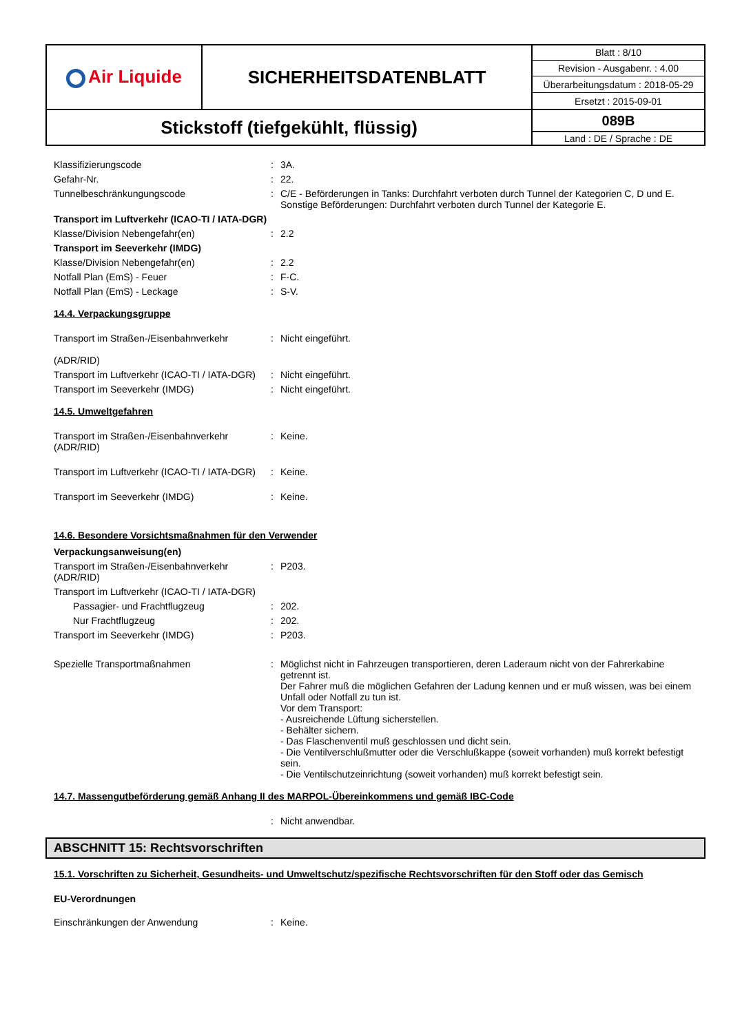| Air Liquide | SICHERHEITSDATENBLATT | Blatt : 8/10 |
| | | Revision - Ausgabenr. : 4.00 |
| | | Überarbeitungsdatum : 2018-05-29 |
| | | Ersetzt : 2015-09-01 |
| Stickstoff (tiefgekühlt, flüssig) | | 089B |
| | | Land : DE / Sprache : DE |
Klassifizierungscode : 3A.
Gefahr-Nr. : 22.
Tunnelbeschränkungungscode : C/E - Beförderungen in Tanks: Durchfahrt verboten durch Tunnel der Kategorien C, D und E. Sonstige Beförderungen: Durchfahrt verboten durch Tunnel der Kategorie E.
Transport im Luftverkehr (ICAO-TI / IATA-DGR)
Klasse/Division Nebengefahr(en) : 2.2
Transport im Seeverkehr (IMDG)
Klasse/Division Nebengefahr(en) : 2.2
Notfall Plan (EmS) - Feuer : F-C.
Notfall Plan (EmS) - Leckage : S-V.
14.4. Verpackungsgruppe
Transport im Straßen-/Eisenbahnverkehr
(ADR/RID)
: Nicht eingeführt.
Transport im Luftverkehr (ICAO-TI / IATA-DGR)
: Nicht eingeführt.
Transport im Seeverkehr (IMDG) : Nicht eingeführt.
14.5. Umweltgefahren
Transport im Straßen-/Eisenbahnverkehr (ADR/RID)
: Keine.
Transport im Luftverkehr (ICAO-TI / IATA-DGR)
: Keine.
Transport im Seeverkehr (IMDG) : Keine.
14.6. Besondere Vorsichtsmaßnahmen für den Verwender
Verpackungsanweisung(en)
Transport im Straßen-/Eisenbahnverkehr (ADR/RID)
: P203.
Transport im Luftverkehr (ICAO-TI / IATA-DGR)
Passagier- und Frachtflugzeug : 202.
Nur Frachtflugzeug : 202.
Transport im Seeverkehr (IMDG) : P203.
Spezielle Transportmaßnahmen : Möglichst nicht in Fahrzeugen transportieren, deren Laderaum nicht von der Fahrerkabine getrennt ist.
Der Fahrer muß die möglichen Gefahren der Ladung kennen und er muß wissen, was bei einem Unfall oder Notfall zu tun ist.
Vor dem Transport:
- Ausreichende Lüftung sicherstellen.
- Behälter sichern.
- Das Flaschenventil muß geschlossen und dicht sein.
- Die Ventilverschlußmutter oder die Verschlußkappe (soweit vorhanden) muß korrekt befestigt sein.
- Die Ventilschutzeinrichtung (soweit vorhanden) muß korrekt befestigt sein.
14.7. Massengutbeförderung gemäß Anhang II des MARPOL-Übereinkommens und gemäß IBC-Code
: Nicht anwendbar.
ABSCHNITT 15: Rechtsvorschriften
15.1. Vorschriften zu Sicherheit, Gesundheits- und Umweltschutz/spezifische Rechtsvorschriften für den Stoff oder das Gemisch
EU-Verordnungen
Einschränkungen der Anwendung : Keine.